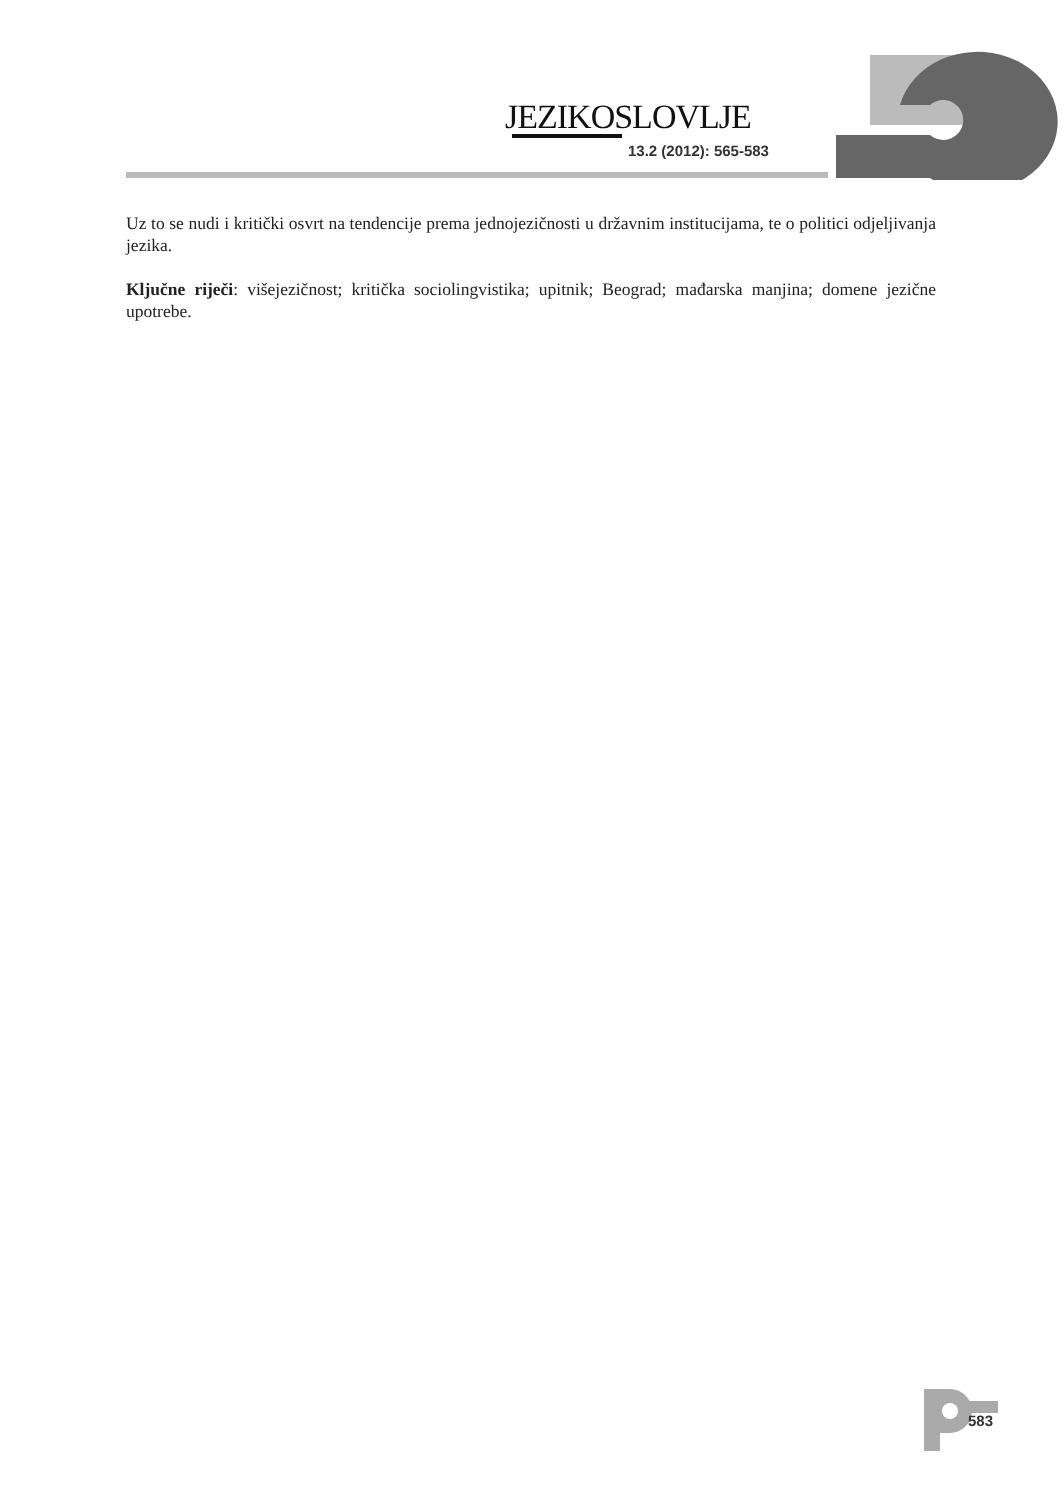JEZIKOSLOVLJE
13.2 (2012): 565-583
Uz to se nudi i kritički osvrt na tendencije prema jednojezičnosti u državnim institucijama, te o politici odjeljivanja jezika.
Ključne riječi: višejezičnost; kritička sociolingvistika; upitnik; Beograd; mađarska manjina; domene jezične upotrebe.
583